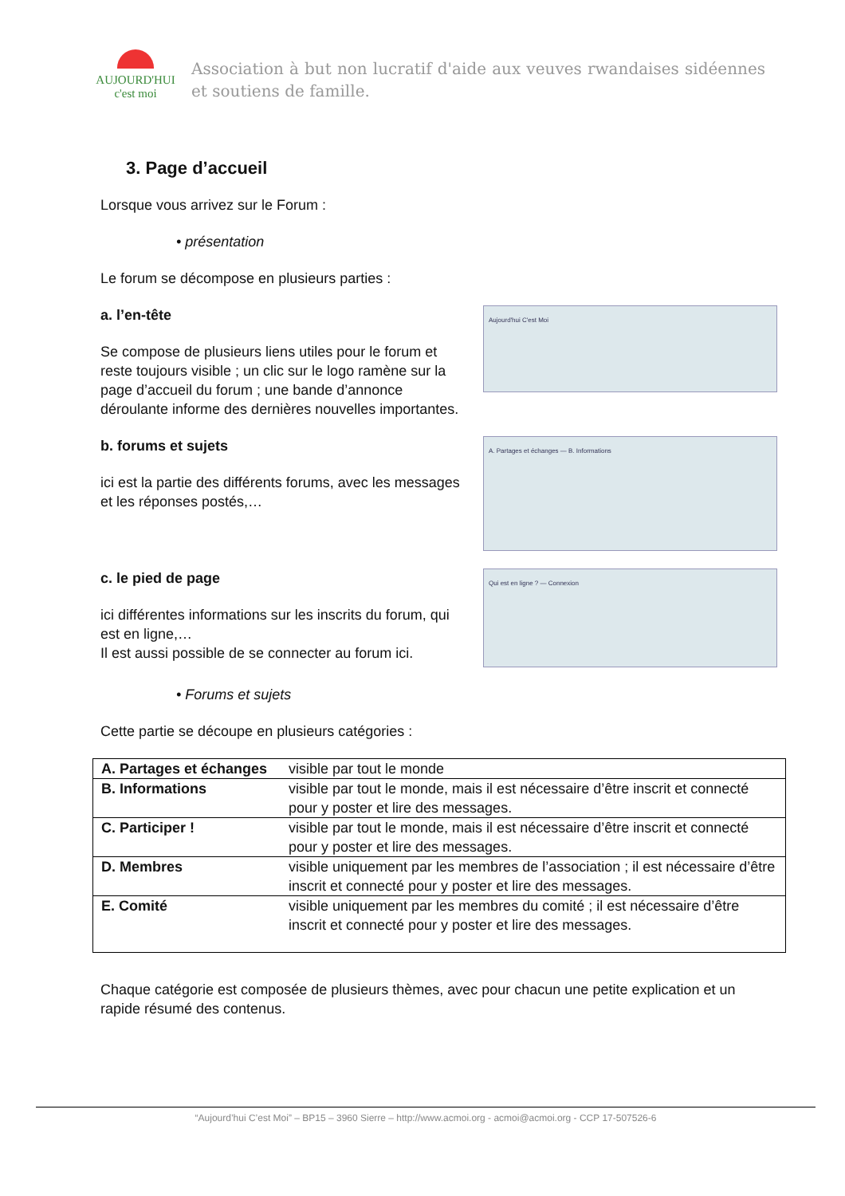AUJOURD'HUI
c'est moi
Association à but non lucratif d'aide aux veuves rwandaises sidéennes et soutiens de famille.
3. Page d’accueil
Lorsque vous arrivez sur le Forum :
• présentation
Le forum se décompose en plusieurs parties :
a. l’en-tête
Se compose de plusieurs liens utiles pour le forum et reste toujours visible ; un clic sur le logo ramène sur la page d’accueil du forum ; une bande d’annonce déroulante informe des dernières nouvelles importantes.
Aujourd'hui C'est Moi
b. forums et sujets
ici est la partie des différents forums, avec les messages et les réponses postés,…
A. Partages et échanges — B. Informations
c. le pied de page
ici différentes informations sur les inscrits du forum, qui est en ligne,…
Il est aussi possible de se connecter au forum ici.
Qui est en ligne ? — Connexion
• Forums et sujets
Cette partie se découpe en plusieurs catégories :
| A. Partages et échanges | visible par tout le monde |
| B. Informations | visible par tout le monde, mais il est nécessaire d’être inscrit et connecté pour y poster et lire des messages. |
| C. Participer ! | visible par tout le monde, mais il est nécessaire d’être inscrit et connecté pour y poster et lire des messages. |
| D. Membres | visible uniquement par les membres de l’association ; il est nécessaire d’être inscrit et connecté pour y poster et lire des messages. |
| E. Comité | visible uniquement par les membres du comité ; il est nécessaire d’être inscrit et connecté pour y poster et lire des messages. |
Chaque catégorie est composée de plusieurs thèmes, avec pour chacun une petite explication et un rapide résumé des contenus.
“Aujourd’hui C’est Moi” – BP15 – 3960 Sierre – http://www.acmoi.org - acmoi@acmoi.org - CCP 17-507526-6